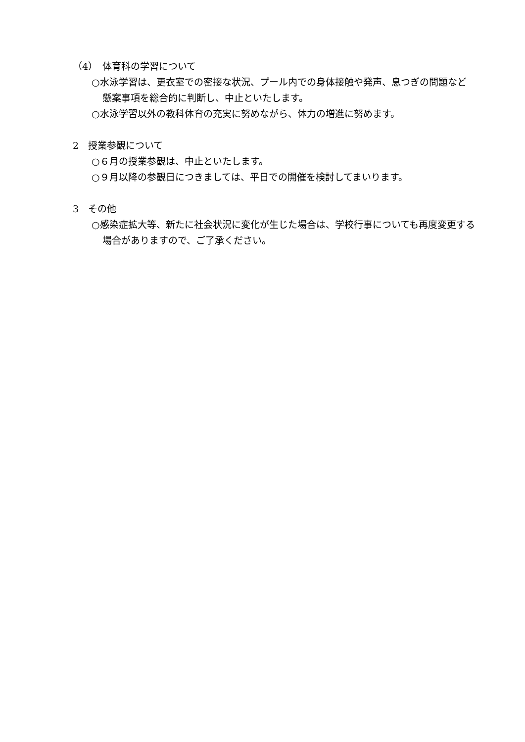（4）　体育科の学習について
○水泳学習は、更衣室での密接な状況、プール内での身体接触や発声、息つぎの問題など懸案事項を総合的に判断し、中止といたします。
○水泳学習以外の教科体育の充実に努めながら、体力の増進に努めます。
2　授業参観について
○６月の授業参観は、中止といたします。
○９月以降の参観日につきましては、平日での開催を検討してまいります。
3　その他
○感染症拡大等、新たに社会状況に変化が生じた場合は、学校行事についても再度変更する場合がありますので、ご了承ください。